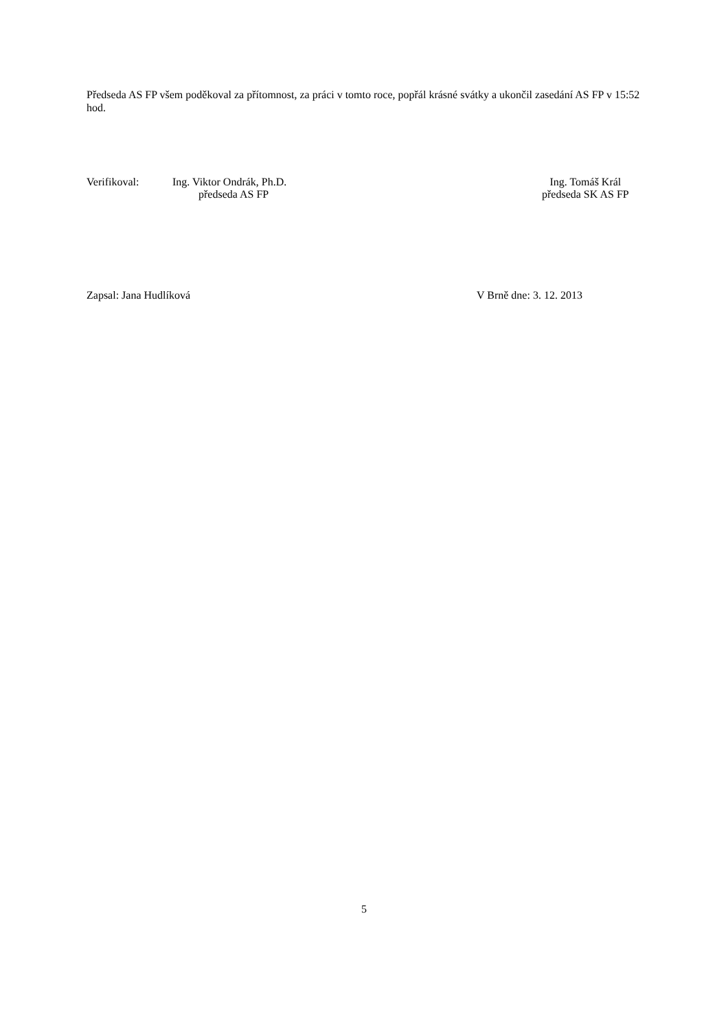Předseda AS FP všem poděkoval za přítomnost, za práci v tomto roce, popřál krásné svátky a ukončil zasedání AS FP v 15:52 hod.
Verifikoval: Ing. Viktor Ondrák, Ph.D.
předseda AS FP
Ing. Tomáš Král
předseda SK AS FP
Zapsal: Jana Hudlíková V Brně dne: 3. 12. 2013
5